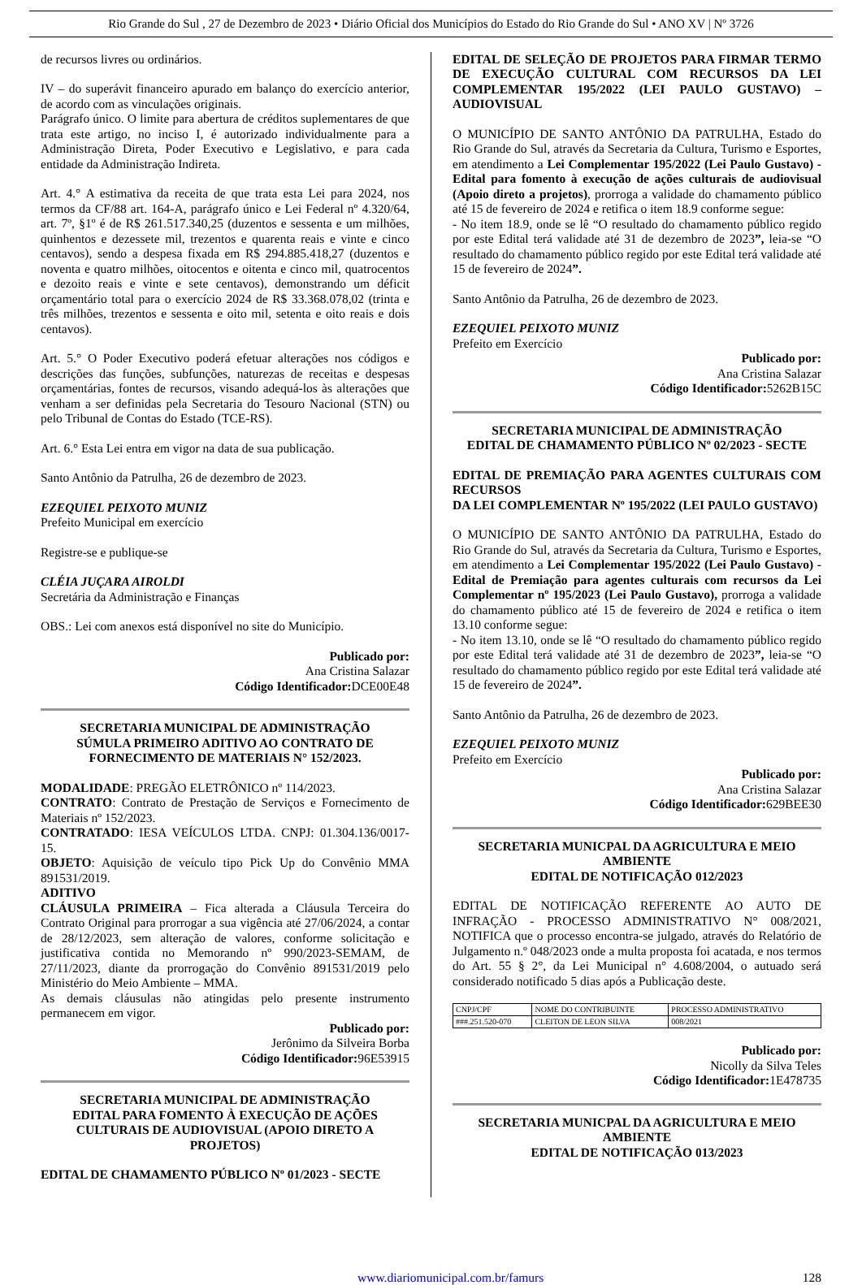Rio Grande do Sul , 27 de Dezembro de 2023 • Diário Oficial dos Municípios do Estado do Rio Grande do Sul • ANO XV | Nº 3726
de recursos livres ou ordinários.
IV – do superávit financeiro apurado em balanço do exercício anterior, de acordo com as vinculações originais.
Parágrafo único. O limite para abertura de créditos suplementares de que trata este artigo, no inciso I, é autorizado individualmente para a Administração Direta, Poder Executivo e Legislativo, e para cada entidade da Administração Indireta.
Art. 4.° A estimativa da receita de que trata esta Lei para 2024, nos termos da CF/88 art. 164-A, parágrafo único e Lei Federal nº 4.320/64, art. 7º, §1º é de R$ 261.517.340,25 (duzentos e sessenta e um milhões, quinhentos e dezessete mil, trezentos e quarenta reais e vinte e cinco centavos), sendo a despesa fixada em R$ 294.885.418,27 (duzentos e noventa e quatro milhões, oitocentos e oitenta e cinco mil, quatrocentos e dezoito reais e vinte e sete centavos), demonstrando um déficit orçamentário total para o exercício 2024 de R$ 33.368.078,02 (trinta e três milhões, trezentos e sessenta e oito mil, setenta e oito reais e dois centavos).
Art. 5.° O Poder Executivo poderá efetuar alterações nos códigos e descrições das funções, subfunções, naturezas de receitas e despesas orçamentárias, fontes de recursos, visando adequá-los às alterações que venham a ser definidas pela Secretaria do Tesouro Nacional (STN) ou pelo Tribunal de Contas do Estado (TCE-RS).
Art. 6.° Esta Lei entra em vigor na data de sua publicação.
Santo Antônio da Patrulha, 26 de dezembro de 2023.
EZEQUIEL PEIXOTO MUNIZ
Prefeito Municipal em exercício
Registre-se e publique-se
CLÉIA JUÇARA AIROLDI
Secretária da Administração e Finanças
OBS.: Lei com anexos está disponível no site do Município.
Publicado por:
Ana Cristina Salazar
Código Identificador: DCE00E48
SECRETARIA MUNICIPAL DE ADMINISTRAÇÃO
SÚMULA PRIMEIRO ADITIVO AO CONTRATO DE FORNECIMENTO DE MATERIAIS N° 152/2023.
MODALIDADE: PREGÃO ELETRÔNICO nº 114/2023.
CONTRATO: Contrato de Prestação de Serviços e Fornecimento de Materiais nº 152/2023.
CONTRATADO: IESA VEÍCULOS LTDA. CNPJ: 01.304.136/0017-15.
OBJETO: Aquisição de veículo tipo Pick Up do Convênio MMA 891531/2019.
ADITIVO
CLÁUSULA PRIMEIRA – Fica alterada a Cláusula Terceira do Contrato Original para prorrogar a sua vigência até 27/06/2024, a contar de 28/12/2023, sem alteração de valores, conforme solicitação e justificativa contida no Memorando nº 990/2023-SEMAM, de 27/11/2023, diante da prorrogação do Convênio 891531/2019 pelo Ministério do Meio Ambiente – MMA.
As demais cláusulas não atingidas pelo presente instrumento permanecem em vigor.
Publicado por:
Jerônimo da Silveira Borba
Código Identificador: 96E53915
SECRETARIA MUNICIPAL DE ADMINISTRAÇÃO
EDITAL PARA FOMENTO À EXECUÇÃO DE AÇÕES CULTURAIS DE AUDIOVISUAL (APOIO DIRETO A PROJETOS)
EDITAL DE CHAMAMENTO PÚBLICO Nº 01/2023 - SECTE
EDITAL DE SELEÇÃO DE PROJETOS PARA FIRMAR TERMO DE EXECUÇÃO CULTURAL COM RECURSOS DA LEI COMPLEMENTAR 195/2022 (LEI PAULO GUSTAVO) – AUDIOVISUAL
O MUNICÍPIO DE SANTO ANTÔNIO DA PATRULHA, Estado do Rio Grande do Sul, através da Secretaria da Cultura, Turismo e Esportes, em atendimento a Lei Complementar 195/2022 (Lei Paulo Gustavo) - Edital para fomento à execução de ações culturais de audiovisual (Apoio direto a projetos), prorroga a validade do chamamento público até 15 de fevereiro de 2024 e retifica o item 18.9 conforme segue:
- No item 18.9, onde se lê “O resultado do chamamento público regido por este Edital terá validade até 31 de dezembro de 2023”, leia-se “O resultado do chamamento público regido por este Edital terá validade até 15 de fevereiro de 2024”.
Santo Antônio da Patrulha, 26 de dezembro de 2023.
EZEQUIEL PEIXOTO MUNIZ
Prefeito em Exercício
Publicado por:
Ana Cristina Salazar
Código Identificador: 5262B15C
SECRETARIA MUNICIPAL DE ADMINISTRAÇÃO
EDITAL DE CHAMAMENTO PÚBLICO Nº 02/2023 - SECTE
EDITAL DE PREMIAÇÃO PARA AGENTES CULTURAIS COM RECURSOS
DA LEI COMPLEMENTAR Nº 195/2022 (LEI PAULO GUSTAVO)
O MUNICÍPIO DE SANTO ANTÔNIO DA PATRULHA, Estado do Rio Grande do Sul, através da Secretaria da Cultura, Turismo e Esportes, em atendimento a Lei Complementar 195/2022 (Lei Paulo Gustavo) - Edital de Premiação para agentes culturais com recursos da Lei Complementar nº 195/2023 (Lei Paulo Gustavo), prorroga a validade do chamamento público até 15 de fevereiro de 2024 e retifica o item 13.10 conforme segue:
- No item 13.10, onde se lê “O resultado do chamamento público regido por este Edital terá validade até 31 de dezembro de 2023”, leia-se “O resultado do chamamento público regido por este Edital terá validade até 15 de fevereiro de 2024”.
Santo Antônio da Patrulha, 26 de dezembro de 2023.
EZEQUIEL PEIXOTO MUNIZ
Prefeito em Exercício
Publicado por:
Ana Cristina Salazar
Código Identificador: 629BEE30
SECRETARIA MUNICPAL DA AGRICULTURA E MEIO AMBIENTE
EDITAL DE NOTIFICAÇÃO 012/2023
EDITAL DE NOTIFICAÇÃO REFERENTE AO AUTO DE INFRAÇÃO - PROCESSO ADMINISTRATIVO N° 008/2021, NOTIFICA que o processo encontra-se julgado, através do Relatório de Julgamento n.º 048/2023 onde a multa proposta foi acatada, e nos termos do Art. 55 § 2°, da Lei Municipal n° 4.608/2004, o autuado será considerado notificado 5 dias após a Publicação deste.
| CNPJ/CPF | NOME DO CONTRIBUINTE | PROCESSO ADMINISTRATIVO |
| ###.251.520-070 | CLEITON DE LEON SILVA | 008/2021 |
Publicado por:
Nicolly da Silva Teles
Código Identificador: 1E478735
SECRETARIA MUNICPAL DA AGRICULTURA E MEIO AMBIENTE
EDITAL DE NOTIFICAÇÃO 013/2023
www.diariomunicipal.com.br/famurs 128